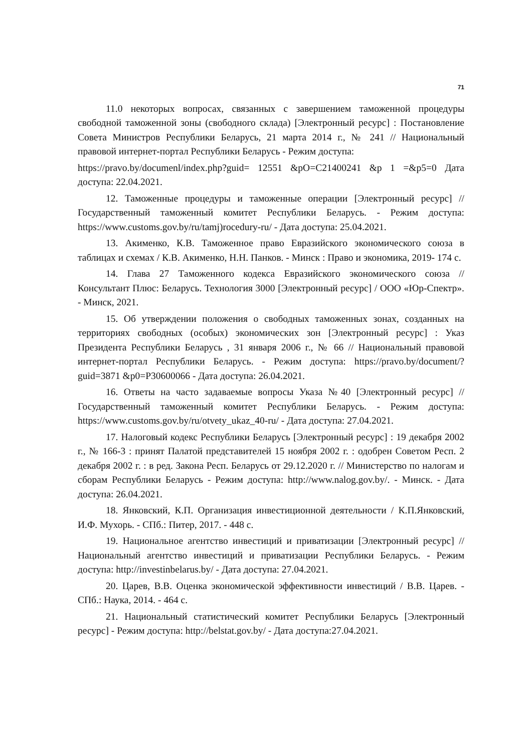71
11.0 некоторых вопросах, связанных с завершением таможенной процедуры свободной таможенной зоны (свободного склада) [Электронный ресурс] : Постановление Совета Министров Республики Беларусь, 21 марта 2014 г., № 241 // Национальный правовой интернет-портал Республики Беларусь - Режим доступа:
https://pravo.by/documenl/index.php?guid= 12551 &pO=C21400241 &p 1 =&p5=0 Дата доступа: 22.04.2021.
12. Таможенные процедуры и таможенные операции [Электронный ресурс] // Государственный таможенный комитет Республики Беларусь. - Режим доступа: https://www.customs.gov.by/ru/tamj)rocedury-ru/ - Дата доступа: 25.04.2021.
13. Акименко, К.В. Таможенное право Евразийского экономического союза в таблицах и схемах / К.В. Акименко, Н.Н. Панков. - Минск : Право и экономика, 2019- 174 с.
14. Глава 27 Таможенного кодекса Евразийского экономического союза // Консультант Плюс: Беларусь. Технология 3000 [Электронный ресурс] / ООО «Юр-Спектр». - Минск, 2021.
15. Об утверждении положения о свободных таможенных зонах, созданных на территориях свободных (особых) экономических зон [Электронный ресурс] : Указ Президента Республики Беларусь , 31 января 2006 г., № 66 // Национальный правовой интернет-портал Республики Беларусь. - Режим доступа: https://pravo.by/document/?guid=3871 &p0=P30600066 - Дата доступа: 26.04.2021.
16. Ответы на часто задаваемые вопросы Указа №40 [Электронный ресурс] // Государственный таможенный комитет Республики Беларусь. - Режим доступа: https://www.customs.gov.by/ru/otvety_ukaz_40-ru/ - Дата доступа: 27.04.2021.
17. Налоговый кодекс Республики Беларусь [Электронный ресурс] : 19 декабря 2002 г., № 166-3 : принят Палатой представителей 15 ноября 2002 г. : одобрен Советом Респ. 2 декабря 2002 г. : в ред. Закона Респ. Беларусь от 29.12.2020 г. // Министерство по налогам и сборам Республики Беларусь - Режим доступа: http://www.nalog.gov.by/. - Минск. - Дата доступа: 26.04.2021.
18. Янковский, К.П. Организация инвестиционной деятельности / К.П.Янковский, И.Ф. Мухорь. - СПб.: Питер, 2017. - 448 с.
19. Национальное агентство инвестиций и приватизации [Электронный ресурс] // Национальный агентство инвестиций и приватизации Республики Беларусь. - Режим доступа: http://investinbelarus.by/ - Дата доступа: 27.04.2021.
20. Царев, В.В. Оценка экономической эффективности инвестиций / В.В. Царев. - СПб.: Наука, 2014. - 464 с.
21. Национальный статистический комитет Республики Беларусь [Электронный ресурс] - Режим доступа: http://belstat.gov.by/ - Дата доступа:27.04.2021.